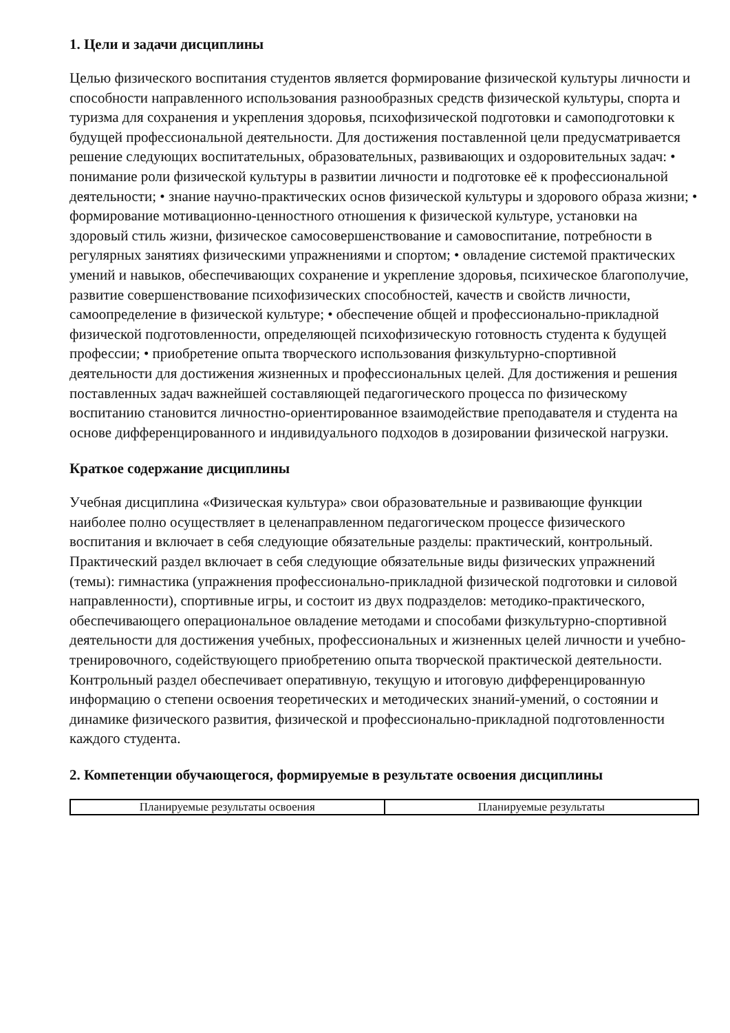1. Цели и задачи дисциплины
Целью физического воспитания студентов является формирование физической культуры личности и способности направленного использования разнообразных средств физической культуры, спорта и туризма для сохранения и укрепления здоровья, психофизической подготовки и самоподготовки к будущей профессиональной деятельности. Для достижения поставленной цели предусматривается решение следующих воспитательных, образовательных, развивающих и оздоровительных задач: • понимание роли физической культуры в развитии личности и подготовке её к профессиональной деятельности; • знание научно-практических основ физической культуры и здорового образа жизни; • формирование мотивационно-ценностного отношения к физической культуре, установки на здоровый стиль жизни, физическое самосовершенствование и самовоспитание, потребности в регулярных занятиях физическими упражнениями и спортом; • овладение системой практических умений и навыков, обеспечивающих сохранение и укрепление здоровья, психическое благополучие, развитие совершенствование психофизических способностей, качеств и свойств личности, самоопределение в физической культуре; • обеспечение общей и профессионально-прикладной физической подготовленности, определяющей психофизическую готовность студента к будущей профессии; • приобретение опыта творческого использования физкультурно-спортивной деятельности для достижения жизненных и профессиональных целей. Для достижения и решения поставленных задач важнейшей составляющей педагогического процесса по физическому воспитанию становится личностно-ориентированное взаимодействие преподавателя и студента на основе дифференцированного и индивидуального подходов в дозировании физической нагрузки.
Краткое содержание дисциплины
Учебная дисциплина «Физическая культура» свои образовательные и развивающие функции наиболее полно осуществляет в целенаправленном педагогическом процессе физического воспитания и включает в себя следующие обязательные разделы: практический, контрольный. Практический раздел включает в себя следующие обязательные виды физических упражнений (темы): гимнастика (упражнения профессионально-прикладной физической подготовки и силовой направленности), спортивные игры, и состоит из двух подразделов: методико-практического, обеспечивающего операциональное овладение методами и способами физкультурно-спортивной деятельности для достижения учебных, профессиональных и жизненных целей личности и учебно-тренировочного, содействующего приобретению опыта творческой практической деятельности. Контрольный раздел обеспечивает оперативную, текущую и итоговую дифференцированную информацию о степени освоения теоретических и методических знаний-умений, о состоянии и динамике физического развития, физической и профессионально-прикладной подготовленности каждого студента.
2. Компетенции обучающегося, формируемые в результате освоения дисциплины
| Планируемые результаты освоения | Планируемые результаты |